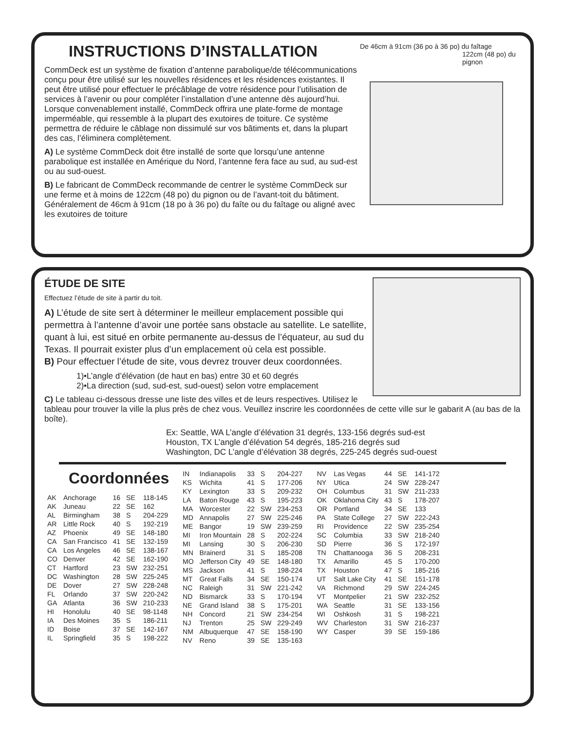De 46cm à 91cm (36 po à 36 po) du faîtage 122cm (48 po) du pignon
INSTRUCTIONS D’INSTALLATION
CommDeck est un système de fixation d’antenne parabolique/de télécommunications conçu pour être utilisé sur les nouvelles résidences et les résidences existantes. Il peut être utilisé pour effectuer le précâblage de votre résidence pour l’utilisation de services à l’avenir ou pour compléter l’installation d’une antenne dès aujourd’hui. Lorsque convenablement installé, CommDeck offrira une plate-forme de montage imperméable, qui ressemble à la plupart des exutoires de toiture. Ce système permettra de réduire le câblage non dissimulé sur vos bâtiments et, dans la plupart des cas, l’éliminera complètement.
A) Le système CommDeck doit être installé de sorte que lorsqu’une antenne parabolique est installée en Amérique du Nord, l’antenne fera face au sud, au sud-est ou au sud-ouest.
B) Le fabricant de CommDeck recommande de centrer le système CommDeck sur une ferme et à moins de 122cm (48 po) du pignon ou de l’avant-toit du bâtiment. Généralement de 46cm à 91cm (18 po à 36 po) du faîte ou du faîtage ou aligné avec les exutoires de toiture
ÉTUDE DE SITE
Effectuez l’étude de site à partir du toit.
A) L’étude de site sert à déterminer le meilleur emplacement possible qui permettra à l’antenne d’avoir une portée sans obstacle au satellite. Le satellite, quant à lui, est situé en orbite permanente au-dessus de l’équateur, au sud du Texas. Il pourrait exister plus d’un emplacement où cela est possible.
B) Pour effectuer l’étude de site, vous devrez trouver deux coordonnées.
1)•L’angle d’élévation (de haut en bas) entre 30 et 60 degrés
2)•La direction (sud, sud-est, sud-ouest) selon votre emplacement
C) Le tableau ci-dessous dresse une liste des villes et de leurs respectives. Utilisez le tableau pour trouver la ville la plus près de chez vous. Veuillez inscrire les coordonnées de cette ville sur le gabarit A (au bas de la boîte).
Ex: Seattle, WA L’angle d’élévation 31 degrés, 133-156 degrés sud-est
Houston, TX L’angle d’élévation 54 degrés, 185-216 degrés sud
Washington, DC L’angle d’élévation 38 degrés, 225-245 degrés sud-ouest
Coordonnées
| AK | Anchorage | 16 | SE | 118-145 |
| AK | Juneau | 22 | SE | 162 |
| AL | Birmingham | 38 | S | 204-229 |
| AR | Little Rock | 40 | S | 192-219 |
| AZ | Phoenix | 49 | SE | 148-180 |
| CA | San Francisco | 41 | SE | 132-159 |
| CA | Los Angeles | 46 | SE | 138-167 |
| CO | Denver | 42 | SE | 162-190 |
| CT | Hartford | 23 | SW | 232-251 |
| DC | Washington | 28 | SW | 225-245 |
| DE | Dover | 27 | SW | 228-248 |
| FL | Orlando | 37 | SW | 220-242 |
| GA | Atlanta | 36 | SW | 210-233 |
| HI | Honolulu | 40 | SE | 98-1148 |
| IA | Des Moines | 35 | S | 186-211 |
| ID | Boise | 37 | SE | 142-167 |
| IL | Springfield | 35 | S | 198-222 |
| IN | Indianapolis | 33 | S | 204-227 |
| KS | Wichita | 41 | S | 177-206 |
| KY | Lexington | 33 | S | 209-232 |
| LA | Baton Rouge | 43 | S | 195-223 |
| MA | Worcester | 22 | SW | 234-253 |
| MD | Annapolis | 27 | SW | 225-246 |
| ME | Bangor | 19 | SW | 239-259 |
| MI | Iron Mountain | 28 | S | 202-224 |
| MI | Lansing | 30 | S | 206-230 |
| MN | Brainerd | 31 | S | 185-208 |
| MO | Jefferson City | 49 | SE | 148-180 |
| MS | Jackson | 41 | S | 198-224 |
| MT | Great Falls | 34 | SE | 150-174 |
| NC | Raleigh | 31 | SW | 221-242 |
| ND | Bismarck | 33 | S | 170-194 |
| NE | Grand Island | 38 | S | 175-201 |
| NH | Concord | 21 | SW | 234-254 |
| NJ | Trenton | 25 | SW | 229-249 |
| NM | Albuquerque | 47 | SE | 158-190 |
| NV | Reno | 39 | SE | 135-163 |
| NV | Las Vegas | 44 | SE | 141-172 |
| NY | Utica | 24 | SW | 228-247 |
| OH | Columbus | 31 | SW | 211-233 |
| OK | Oklahoma City | 43 | S | 178-207 |
| OR | Portland | 34 | SE | 133 |
| PA | State College | 27 | SW | 222-243 |
| RI | Providence | 22 | SW | 235-254 |
| SC | Columbia | 33 | SW | 218-240 |
| SD | Pierre | 36 | S | 172-197 |
| TN | Chattanooga | 36 | S | 208-231 |
| TX | Amarillo | 45 | S | 170-200 |
| TX | Houston | 47 | S | 185-216 |
| UT | Salt Lake City | 41 | SE | 151-178 |
| VA | Richmond | 29 | SW | 224-245 |
| VT | Montpelier | 21 | SW | 232-252 |
| WA | Seattle | 31 | SE | 133-156 |
| WI | Oshkosh | 31 | S | 198-221 |
| WV | Charleston | 31 | SW | 216-237 |
| WY | Casper | 39 | SE | 159-186 |